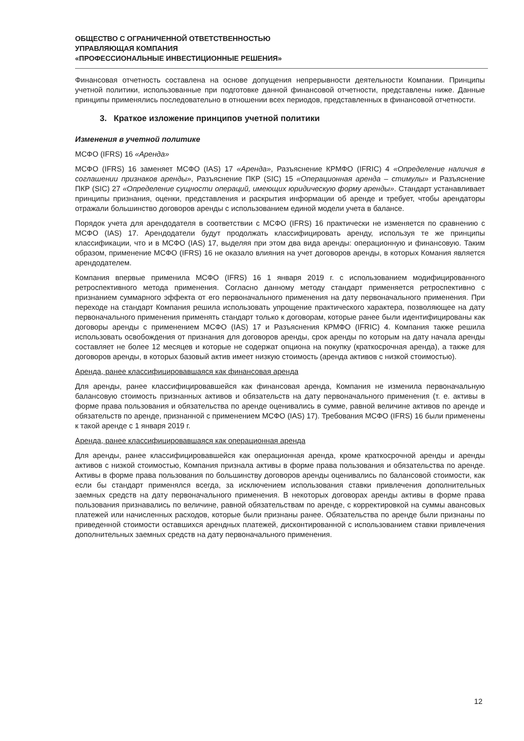ОБЩЕСТВО С ОГРАНИЧЕННОЙ ОТВЕТСТВЕННОСТЬЮ
УПРАВЛЯЮЩАЯ КОМПАНИЯ
«ПРОФЕССИОНАЛЬНЫЕ ИНВЕСТИЦИОННЫЕ РЕШЕНИЯ»
Финансовая отчетность составлена на основе допущения непрерывности деятельности Компании. Принципы учетной политики, использованные при подготовке данной финансовой отчетности, представлены ниже. Данные принципы применялись последовательно в отношении всех периодов, представленных в финансовой отчетности.
3. Краткое изложение принципов учетной политики
Изменения в учетной политике
МСФО (IFRS) 16 «Аренда»
МСФО (IFRS) 16 заменяет МСФО (IAS) 17 «Аренда», Разъяснение КРМФО (IFRIC) 4 «Определение наличия в соглашении признаков аренды», Разъяснение ПКР (SIC) 15 «Операционная аренда – стимулы» и Разъяснение ПКР (SIC) 27 «Определение сущности операций, имеющих юридическую форму аренды». Стандарт устанавливает принципы признания, оценки, представления и раскрытия информации об аренде и требует, чтобы арендаторы отражали большинство договоров аренды с использованием единой модели учета в балансе.
Порядок учета для арендодателя в соответствии с МСФО (IFRS) 16 практически не изменяется по сравнению с МСФО (IAS) 17. Арендодатели будут продолжать классифицировать аренду, используя те же принципы классификации, что и в МСФО (IAS) 17, выделяя при этом два вида аренды: операционную и финансовую. Таким образом, применение МСФО (IFRS) 16 не оказало влияния на учет договоров аренды, в которых Комания является арендодателем.
Компания впервые применила МСФО (IFRS) 16 1 января 2019 г. с использованием модифицированного ретроспективного метода применения. Согласно данному методу стандарт применяется ретроспективно с признанием суммарного эффекта от его первоначального применения на дату первоначального применения. При переходе на стандарт Компания решила использовать упрощение практического характера, позволяющее на дату первоначального применения применять стандарт только к договорам, которые ранее были идентифицированы как договоры аренды с применением МСФО (IAS) 17 и Разъяснения КРМФО (IFRIC) 4. Компания также решила использовать освобождения от признания для договоров аренды, срок аренды по которым на дату начала аренды составляет не более 12 месяцев и которые не содержат опциона на покупку (краткосрочная аренда), а также для договоров аренды, в которых базовый актив имеет низкую стоимость (аренда активов с низкой стоимостью).
Аренда, ранее классифицировавшаяся как финансовая аренда
Для аренды, ранее классифицировавшейся как финансовая аренда, Компания не изменила первоначальную балансовую стоимость признанных активов и обязательств на дату первоначального применения (т. е. активы в форме права пользования и обязательства по аренде оценивались в сумме, равной величине активов по аренде и обязательств по аренде, признанной с применением МСФО (IAS) 17). Требования МСФО (IFRS) 16 были применены к такой аренде с 1 января 2019 г.
Аренда, ранее классифицировавшаяся как операционная аренда
Для аренды, ранее классифицировавшейся как операционная аренда, кроме краткосрочной аренды и аренды активов с низкой стоимостью, Компания признала активы в форме права пользования и обязательства по аренде. Активы в форме права пользования по большинству договоров аренды оценивались по балансовой стоимости, как если бы стандарт применялся всегда, за исключением использования ставки привлечения дополнительных заемных средств на дату первоначального применения. В некоторых договорах аренды активы в форме права пользования признавались по величине, равной обязательствам по аренде, с корректировкой на суммы авансовых платежей или начисленных расходов, которые были признаны ранее. Обязательства по аренде были признаны по приведенной стоимости оставшихся арендных платежей, дисконтированной с использованием ставки привлечения дополнительных заемных средств на дату первоначального применения.
12